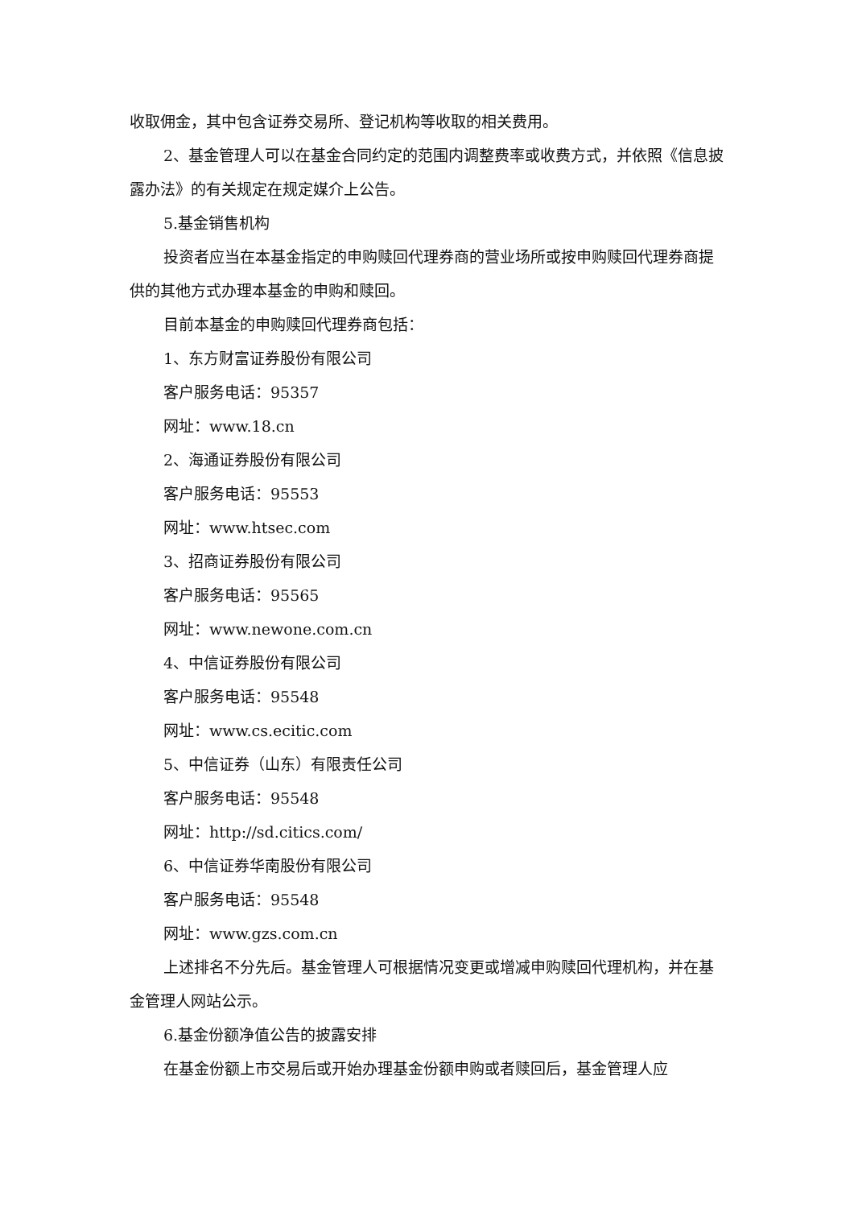收取佣金，其中包含证券交易所、登记机构等收取的相关费用。
2、基金管理人可以在基金合同约定的范围内调整费率或收费方式，并依照《信息披露办法》的有关规定在规定媒介上公告。
5.基金销售机构
投资者应当在本基金指定的申购赎回代理券商的营业场所或按申购赎回代理券商提供的其他方式办理本基金的申购和赎回。
目前本基金的申购赎回代理券商包括：
1、东方财富证券股份有限公司
客户服务电话：95357
网址：www.18.cn
2、海通证券股份有限公司
客户服务电话：95553
网址：www.htsec.com
3、招商证券股份有限公司
客户服务电话：95565
网址：www.newone.com.cn
4、中信证券股份有限公司
客户服务电话：95548
网址：www.cs.ecitic.com
5、中信证券（山东）有限责任公司
客户服务电话：95548
网址：http://sd.citics.com/
6、中信证券华南股份有限公司
客户服务电话：95548
网址：www.gzs.com.cn
上述排名不分先后。基金管理人可根据情况变更或增减申购赎回代理机构，并在基金管理人网站公示。
6.基金份额净值公告的披露安排
在基金份额上市交易后或开始办理基金份额申购或者赎回后，基金管理人应